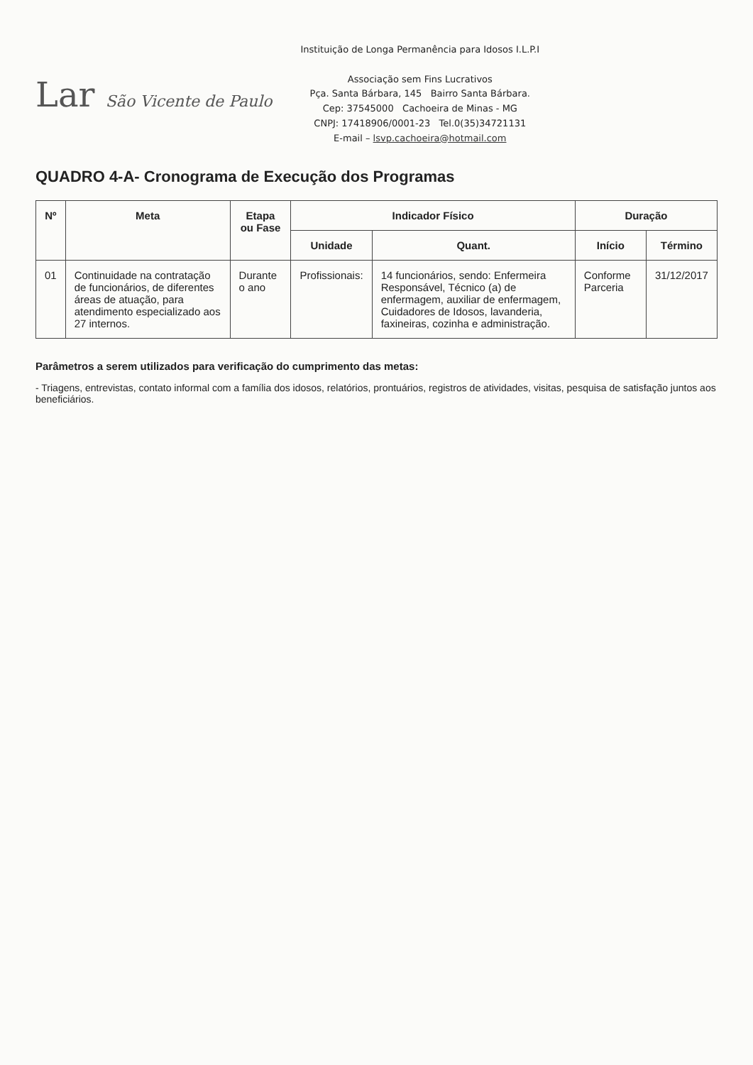Lar São Vicente de Paulo
Instituição de Longa Permanência para Idosos I.L.P.I
Associação sem Fins Lucrativos
Pça. Santa Bárbara, 145 Bairro Santa Bárbara.
Cep: 37545000 Cachoeira de Minas - MG
CNPJ: 17418906/0001-23 Tel.0(35)34721131
E-mail – lsvp.cachoeira@hotmail.com
QUADRO 4-A- Cronograma de Execução dos Programas
| Nº | Meta | Etapa ou Fase | Indicador Físico | | Duração | |
| --- | --- | --- | --- | --- | --- | --- |
| | | | Unidade | Quant. | Início | Término |
| 01 | Continuidade na contratação de funcionários, de diferentes áreas de atuação, para atendimento especializado aos 27 internos. | Durante o ano | Profissionais: | 14 funcionários, sendo: Enfermeira Responsável, Técnico (a) de enfermagem, auxiliar de enfermagem, Cuidadores de Idosos, lavanderia, faxineiras, cozinha e administração. | Conforme Parceria | 31/12/2017 |
Parâmetros a serem utilizados para verificação do cumprimento das metas:
- Triagens, entrevistas, contato informal com a família dos idosos, relatórios, prontuários, registros de atividades, visitas, pesquisa de satisfação juntos aos beneficiários.